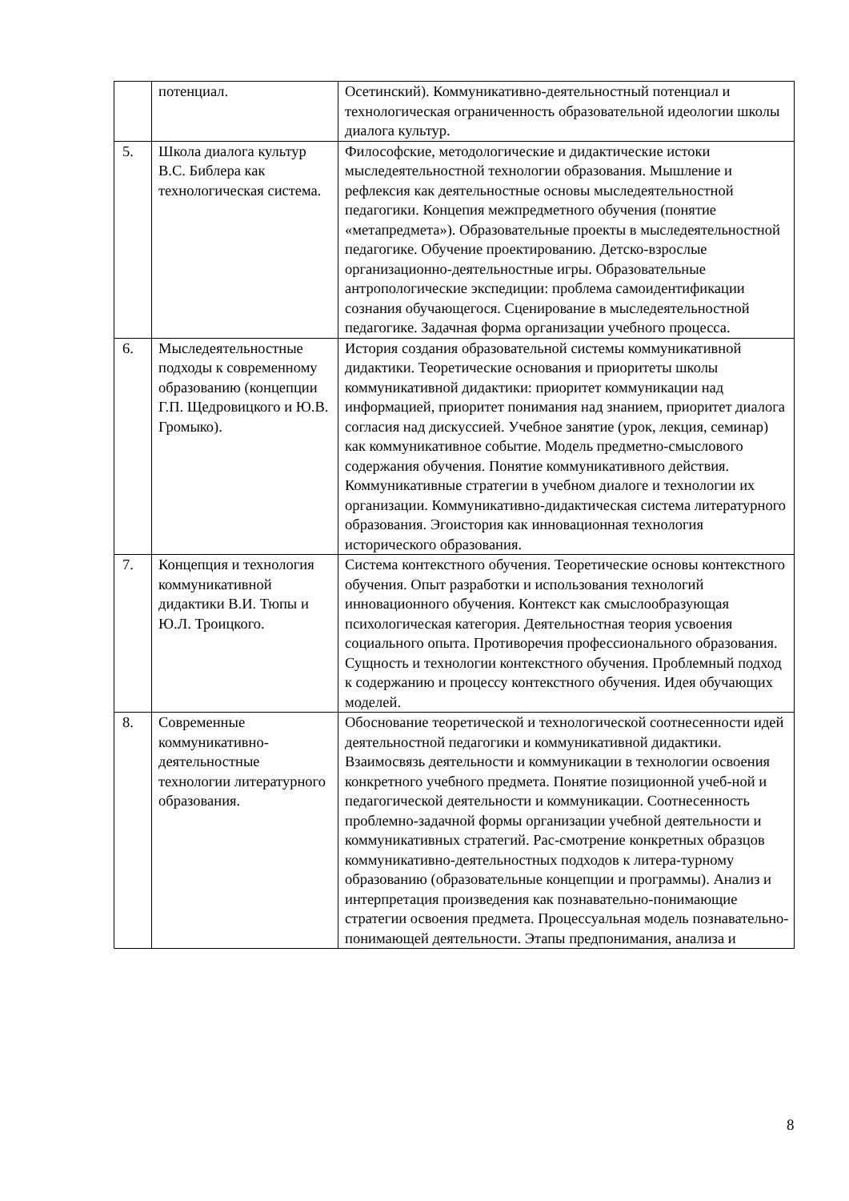| | потенциал. | Осетинский). Коммуникативно-деятельностный потенциал и технологическая ограниченность образовательной идеологии школы диалога культур. |
| 5. | Школа диалога культур В.С. Библера как технологическая система. | Философские, методологические и дидактические истоки мыследеятельностной технологии образования. Мышление и рефлексия как деятельностные основы мыследеятельностной педагогики. Концепия межпредметного обучения (понятие «метапредмета»). Образовательные проекты в мыследеятельностной педагогике. Обучение проектированию. Детско-взрослые организационно-деятельностные игры. Образовательные антропологические экспедиции: проблема самоидентификации сознания обучающегося. Сценирование в мыследеятельностной педагогике. Задачная форма организации учебного процесса. |
| 6. | Мыследеятельностные подходы к современному образованию (концепции Г.П. Щедровицкого и Ю.В. Громыко). | История создания образовательной системы коммуникативной дидактики. Теоретические основания и приоритеты школы коммуникативной дидактики: приоритет коммуникации над информацией, приоритет понимания над знанием, приоритет диалога согласия над дискуссией. Учебное занятие (урок, лекция, семинар) как коммуникативное событие. Модель предметно-смыслового содержания обучения. Понятие коммуникативного действия. Коммуникативные стратегии в учебном диалоге и технологии их организации. Коммуникативно-дидактическая система литературного образования. Эгоистория как инновационная технология исторического образования. |
| 7. | Концепция и технология коммуникативной дидактики В.И. Тюпы и Ю.Л. Троицкого. | Система контекстного обучения. Теоретические основы контекстного обучения. Опыт разработки и использования технологий инновационного обучения. Контекст как смыслообразующая психологическая категория. Деятельностная теория усвоения социального опыта. Противоречия профессионального образования. Сущность и технологии контекстного обучения. Проблемный подход к содержанию и процессу контекстного обучения. Идея обучающих моделей. |
| 8. | Современные коммуникативно-деятельностные технологии литературного образования. | Обоснование теоретической и технологической соотнесенности идей деятельностной педагогики и коммуникативной дидактики. Взаимосвязь деятельности и коммуникации в технологии освоения конкретного учебного предмета. Понятие позиционной учеб-ной и педагогической деятельности и коммуникации. Соотнесенность проблемно-задачной формы организации учебной деятельности и коммуникативных стратегий. Рас-смотрение конкретных образцов коммуникативно-деятельностных подходов к литера-турному образованию (образовательные концепции и программы). Анализ и интерпретация произведения как познавательно-понимающие стратегии освоения предмета. Процессуальная модель познавательно-понимающей деятельности. Этапы предпонимания, анализа и |
8